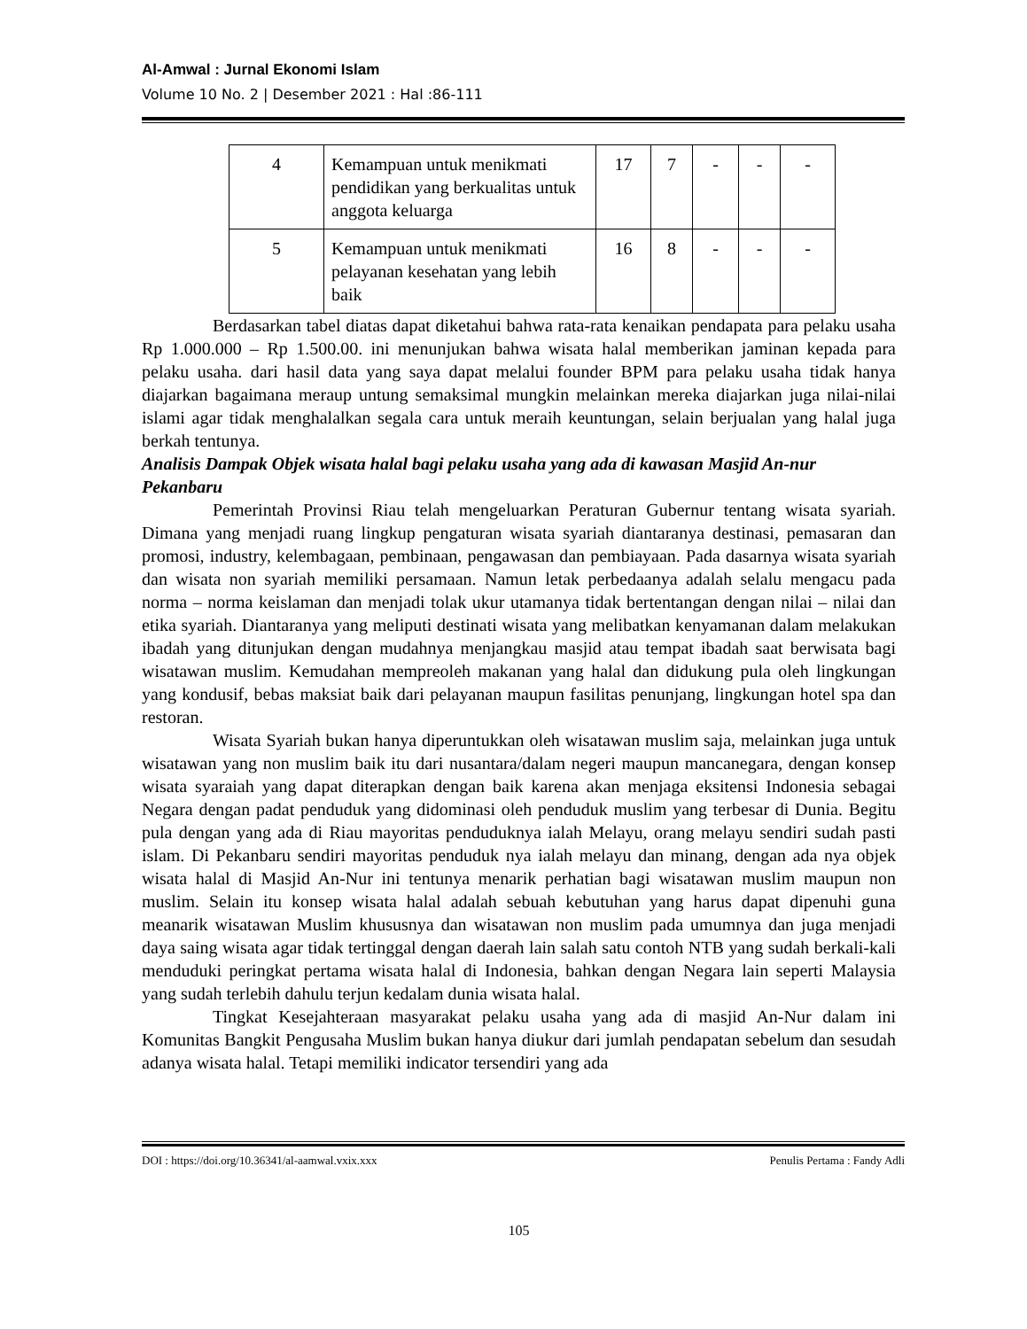Al-Amwal : Jurnal Ekonomi Islam
Volume 10 No. 2 | Desember 2021 : Hal :86-111
| 4 | Kemampuan untuk menikmati pendidikan yang berkualitas untuk anggota keluarga | 17 | 7 | - | - | - |
| 5 | Kemampuan untuk menikmati pelayanan kesehatan yang lebih baik | 16 | 8 | - | - | - |
Berdasarkan tabel diatas dapat diketahui bahwa rata-rata kenaikan pendapata para pelaku usaha Rp 1.000.000 – Rp 1.500.00. ini menunjukan bahwa wisata halal memberikan jaminan kepada para pelaku usaha. dari hasil data yang saya dapat melalui founder BPM para pelaku usaha tidak hanya diajarkan bagaimana meraup untung semaksimal mungkin melainkan mereka diajarkan juga nilai-nilai islami agar tidak menghalalkan segala cara untuk meraih keuntungan, selain berjualan yang halal juga berkah tentunya.
Analisis Dampak Objek wisata halal bagi pelaku usaha yang ada di kawasan Masjid An-nur Pekanbaru
Pemerintah Provinsi Riau telah mengeluarkan Peraturan Gubernur tentang wisata syariah. Dimana yang menjadi ruang lingkup pengaturan wisata syariah diantaranya destinasi, pemasaran dan promosi, industry, kelembagaan, pembinaan, pengawasan dan pembiayaan. Pada dasarnya wisata syariah dan wisata non syariah memiliki persamaan. Namun letak perbedaanya adalah selalu mengacu pada norma – norma keislaman dan menjadi tolak ukur utamanya tidak bertentangan dengan nilai – nilai dan etika syariah. Diantaranya yang meliputi destinati wisata yang melibatkan kenyamanan dalam melakukan ibadah yang ditunjukan dengan mudahnya menjangkau masjid atau tempat ibadah saat berwisata bagi wisatawan muslim. Kemudahan mempreoleh makanan yang halal dan didukung pula oleh lingkungan yang kondusif, bebas maksiat baik dari pelayanan maupun fasilitas penunjang, lingkungan hotel spa dan restoran.
Wisata Syariah bukan hanya diperuntukkan oleh wisatawan muslim saja, melainkan juga untuk wisatawan yang non muslim baik itu dari nusantara/dalam negeri maupun mancanegara, dengan konsep wisata syaraiah yang dapat diterapkan dengan baik karena akan menjaga eksitensi Indonesia sebagai Negara dengan padat penduduk yang didominasi oleh penduduk muslim yang terbesar di Dunia. Begitu pula dengan yang ada di Riau mayoritas penduduknya ialah Melayu, orang melayu sendiri sudah pasti islam. Di Pekanbaru sendiri mayoritas penduduk nya ialah melayu dan minang, dengan ada nya objek wisata halal di Masjid An-Nur ini tentunya menarik perhatian bagi wisatawan muslim maupun non muslim. Selain itu konsep wisata halal adalah sebuah kebutuhan yang harus dapat dipenuhi guna meanarik wisatawan Muslim khususnya dan wisatawan non muslim pada umumnya dan juga menjadi daya saing wisata agar tidak tertinggal dengan daerah lain salah satu contoh NTB yang sudah berkali-kali menduduki peringkat pertama wisata halal di Indonesia, bahkan dengan Negara lain seperti Malaysia yang sudah terlebih dahulu terjun kedalam dunia wisata halal.
Tingkat Kesejahteraan masyarakat pelaku usaha yang ada di masjid An-Nur dalam ini Komunitas Bangkit Pengusaha Muslim bukan hanya diukur dari jumlah pendapatan sebelum dan sesudah adanya wisata halal. Tetapi memiliki indicator tersendiri yang ada
DOI : https://doi.org/10.36341/al-aamwal.vxix.xxx Penulis Pertama : Fandy Adli
105